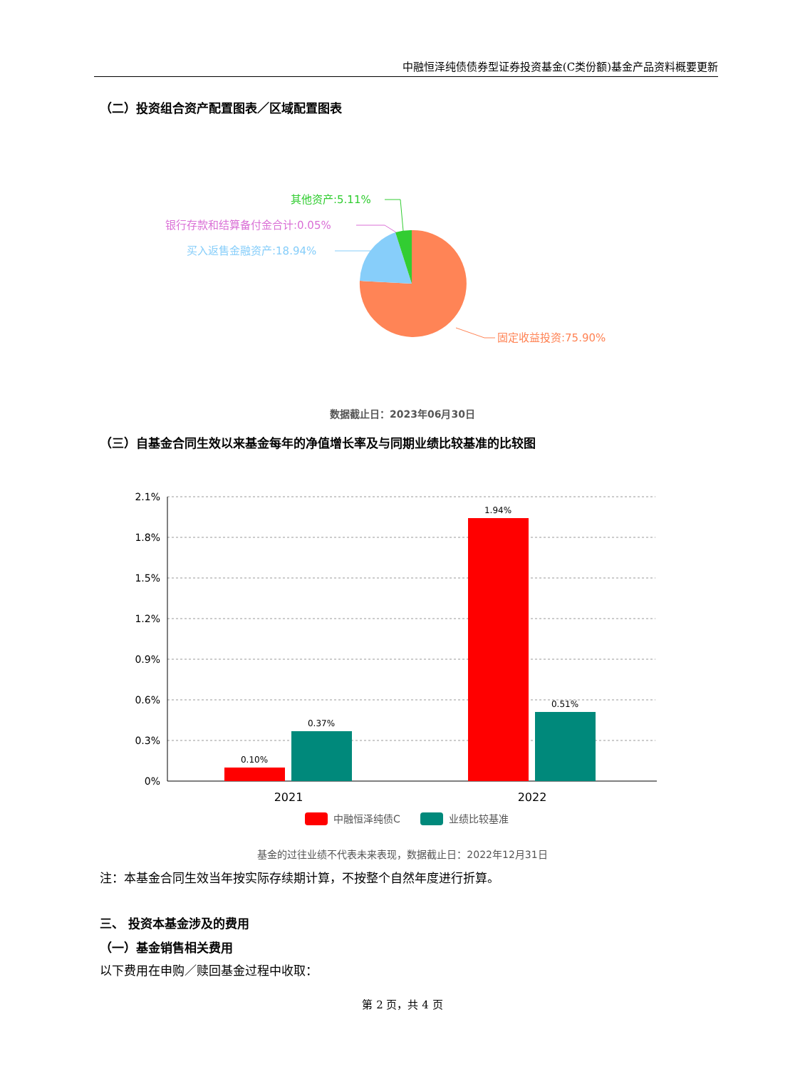中融恒泽纯债债券型证券投资基金(C类份额)基金产品资料概要更新
（二）投资组合资产配置图表／区域配置图表
其他资产:5.11%
银行存款和结算备付金合计:0.05%
买入返售金融资产:18.94%
固定收益投资:75.90%
数据截止日：2023年06月30日
（三）自基金合同生效以来基金每年的净值增长率及与同期业绩比较基准的比较图
2.1%
1.8%
1.5%
1.2%
0.9%
0.6%
0.3%
0%
0.10%
0.37%
1.94%
0.51%
2021
2022
中融恒泽纯债C
业绩比较基准
基金的过往业绩不代表未来表现，数据截止日：2022年12月31日
注：本基金合同生效当年按实际存续期计算，不按整个自然年度进行折算。
三、 投资本基金涉及的费用
（一）基金销售相关费用
以下费用在申购／赎回基金过程中收取：
第 2 页，共 4 页